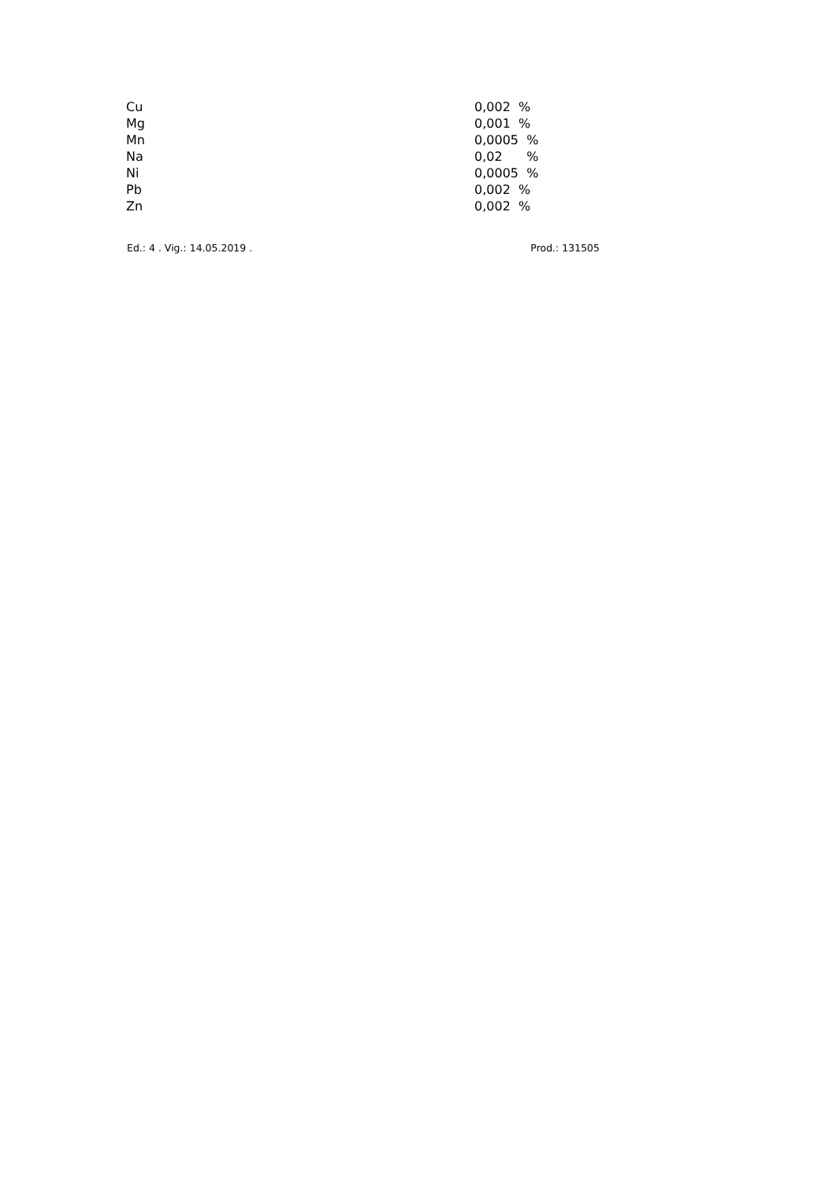| Cu | 0,002 | % |
| Mg | 0,001 | % |
| Mn | 0,0005 | % |
| Na | 0,02 | % |
| Ni | 0,0005 | % |
| Pb | 0,002 | % |
| Zn | 0,002 | % |
Ed.: 4 . Vig.: 14.05.2019 . Prod.: 131505